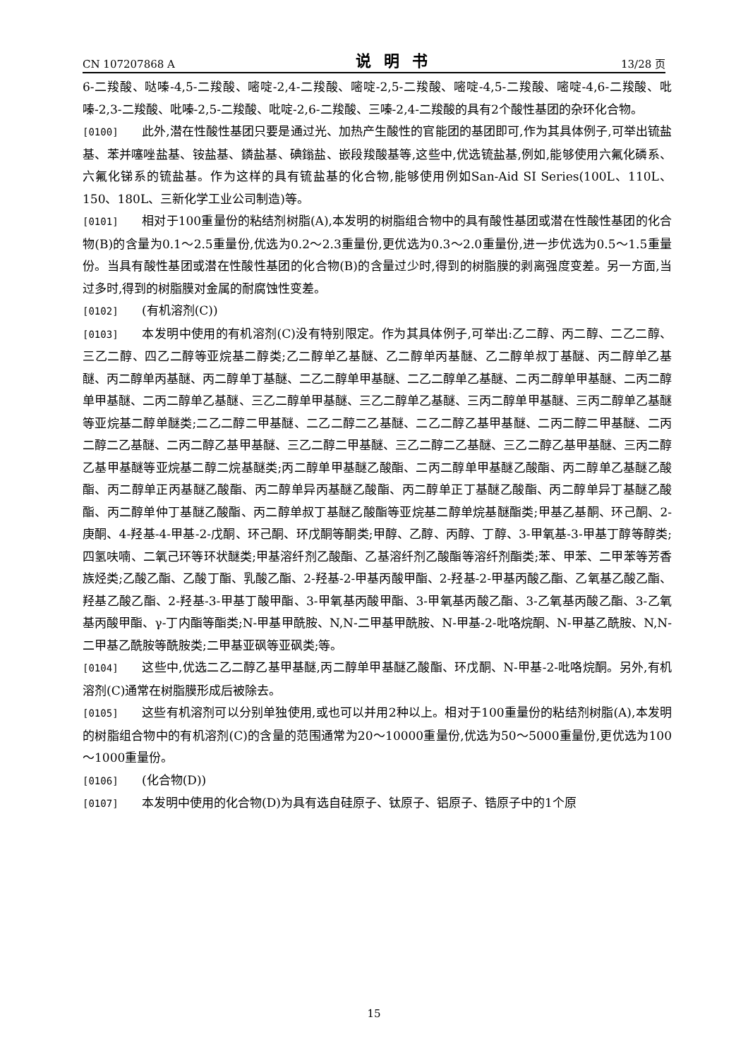CN 107207868 A 说明书 13/28 页
6-二羧酸、哒嗪-4,5-二羧酸、嘧啶-2,4-二羧酸、嘧啶-2,5-二羧酸、嘧啶-4,5-二羧酸、嘧啶-4,6-二羧酸、吡嗪-2,3-二羧酸、吡嗪-2,5-二羧酸、吡啶-2,6-二羧酸、三嗪-2,4-二羧酸的具有2个酸性基团的杂环化合物。
[0100] 此外,潜在性酸性基团只要是通过光、加热产生酸性的官能团的基团即可,作为其具体例子,可举出锍盐基、苯并噻唑盐基、铵盐基、鏻盐基、碘鎓盐、嵌段羧酸基等,这些中,优选锍盐基,例如,能够使用六氟化磷系、六氟化锑系的锍盐基。作为这样的具有锍盐基的化合物,能够使用例如San-Aid SI Series(100L、110L、150、180L、三新化学工业公司制造)等。
[0101] 相对于100重量份的粘结剂树脂(A),本发明的树脂组合物中的具有酸性基团或潜在性酸性基团的化合物(B)的含量为0.1～2.5重量份,优选为0.2～2.3重量份,更优选为0.3～2.0重量份,进一步优选为0.5～1.5重量份。当具有酸性基团或潜在性酸性基团的化合物(B)的含量过少时,得到的树脂膜的剥离强度变差。另一方面,当过多时,得到的树脂膜对金属的耐腐蚀性变差。
[0102] (有机溶剂(C))
[0103] 本发明中使用的有机溶剂(C)没有特别限定。作为其具体例子,可举出:乙二醇、丙二醇、二乙二醇、三乙二醇、四乙二醇等亚烷基二醇类;乙二醇单乙基醚、乙二醇单丙基醚、乙二醇单叔丁基醚、丙二醇单乙基醚、丙二醇单丙基醚、丙二醇单丁基醚、二乙二醇单甲基醚、二乙二醇单乙基醚、二丙二醇单甲基醚、二丙二醇单甲基醚、二丙二醇单乙基醚、三乙二醇单甲基醚、三乙二醇单乙基醚、三丙二醇单甲基醚、三丙二醇单乙基醚等亚烷基二醇单醚类;二乙二醇二甲基醚、二乙二醇二乙基醚、二乙二醇乙基甲基醚、二丙二醇二甲基醚、二丙二醇二乙基醚、二丙二醇乙基甲基醚、三乙二醇二甲基醚、三乙二醇二乙基醚、三乙二醇乙基甲基醚、三丙二醇乙基甲基醚等亚烷基二醇二烷基醚类;丙二醇单甲基醚乙酸酯、二丙二醇单甲基醚乙酸酯、丙二醇单乙基醚乙酸酯、丙二醇单正丙基醚乙酸酯、丙二醇单异丙基醚乙酸酯、丙二醇单正丁基醚乙酸酯、丙二醇单异丁基醚乙酸酯、丙二醇单仲丁基醚乙酸酯、丙二醇单叔丁基醚乙酸酯等亚烷基二醇单烷基醚酯类;甲基乙基酮、环己酮、2-庚酮、4-羟基-4-甲基-2-戊酮、环己酮、环戊酮等酮类;甲醇、乙醇、丙醇、丁醇、3-甲氧基-3-甲基丁醇等醇类;四氢呋喃、二氧己环等环状醚类;甲基溶纤剂乙酸酯、乙基溶纤剂乙酸酯等溶纤剂酯类;苯、甲苯、二甲苯等芳香族烃类;乙酸乙酯、乙酸丁酯、乳酸乙酯、2-羟基-2-甲基丙酸甲酯、2-羟基-2-甲基丙酸乙酯、乙氧基乙酸乙酯、羟基乙酸乙酯、2-羟基-3-甲基丁酸甲酯、3-甲氧基丙酸甲酯、3-甲氧基丙酸乙酯、3-乙氧基丙酸乙酯、3-乙氧基丙酸甲酯、γ-丁内酯等酯类;N-甲基甲酰胺、N,N-二甲基甲酰胺、N-甲基-2-吡咯烷酮、N-甲基乙酰胺、N,N-二甲基乙酰胺等酰胺类;二甲基亚砜等亚砜类;等。
[0104] 这些中,优选二乙二醇乙基甲基醚,丙二醇单甲基醚乙酸酯、环戊酮、N-甲基-2-吡咯烷酮。另外,有机溶剂(C)通常在树脂膜形成后被除去。
[0105] 这些有机溶剂可以分别单独使用,或也可以并用2种以上。相对于100重量份的粘结剂树脂(A),本发明的树脂组合物中的有机溶剂(C)的含量的范围通常为20～10000重量份,优选为50～5000重量份,更优选为100～1000重量份。
[0106] (化合物(D))
[0107] 本发明中使用的化合物(D)为具有选自硅原子、钛原子、铝原子、锆原子中的1个原
15